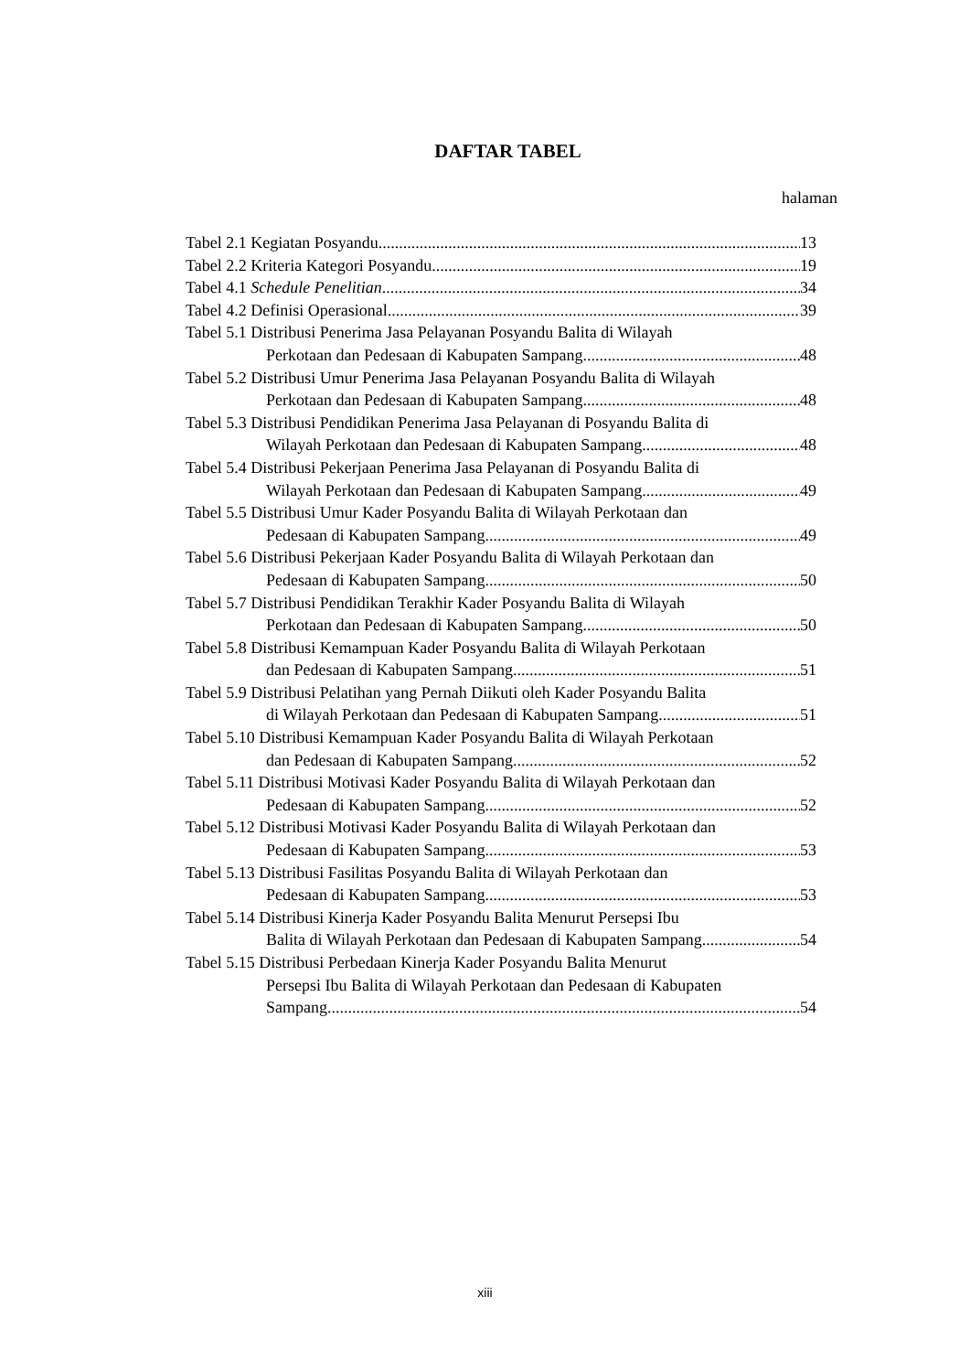DAFTAR TABEL
halaman
Tabel 2.1 Kegiatan Posyandu 13
Tabel 2.2 Kriteria Kategori Posyandu 19
Tabel 4.1 Schedule Penelitian 34
Tabel 4.2 Definisi Operasional 39
Tabel 5.1 Distribusi Penerima Jasa Pelayanan Posyandu Balita di Wilayah
Perkotaan dan Pedesaan di Kabupaten Sampang 48
Tabel 5.2 Distribusi Umur Penerima Jasa Pelayanan Posyandu Balita di Wilayah
Perkotaan dan Pedesaan di Kabupaten Sampang 48
Tabel 5.3 Distribusi Pendidikan Penerima Jasa Pelayanan di Posyandu Balita di
Wilayah Perkotaan dan Pedesaan di Kabupaten Sampang 48
Tabel 5.4 Distribusi Pekerjaan Penerima Jasa Pelayanan di Posyandu Balita di
Wilayah Perkotaan dan Pedesaan di Kabupaten Sampang 49
Tabel 5.5 Distribusi Umur Kader Posyandu Balita di Wilayah Perkotaan dan
Pedesaan di Kabupaten Sampang 49
Tabel 5.6 Distribusi Pekerjaan Kader Posyandu Balita di Wilayah Perkotaan dan
Pedesaan di Kabupaten Sampang 50
Tabel 5.7 Distribusi Pendidikan Terakhir Kader Posyandu Balita di Wilayah
Perkotaan dan Pedesaan di Kabupaten Sampang 50
Tabel 5.8 Distribusi Kemampuan Kader Posyandu Balita di Wilayah Perkotaan
dan Pedesaan di Kabupaten Sampang 51
Tabel 5.9 Distribusi Pelatihan yang Pernah Diikuti oleh Kader Posyandu Balita
di Wilayah Perkotaan dan Pedesaan di Kabupaten Sampang 51
Tabel 5.10 Distribusi Kemampuan Kader Posyandu Balita di Wilayah Perkotaan
dan Pedesaan di Kabupaten Sampang 52
Tabel 5.11 Distribusi Motivasi Kader Posyandu Balita di Wilayah Perkotaan dan
Pedesaan di Kabupaten Sampang 52
Tabel 5.12 Distribusi Motivasi Kader Posyandu Balita di Wilayah Perkotaan dan
Pedesaan di Kabupaten Sampang 53
Tabel 5.13 Distribusi Fasilitas Posyandu Balita di Wilayah Perkotaan dan
Pedesaan di Kabupaten Sampang 53
Tabel 5.14 Distribusi Kinerja Kader Posyandu Balita Menurut Persepsi Ibu
Balita di Wilayah Perkotaan dan Pedesaan di Kabupaten Sampang 54
Tabel 5.15 Distribusi Perbedaan Kinerja Kader Posyandu Balita Menurut
Persepsi Ibu Balita di Wilayah Perkotaan dan Pedesaan di Kabupaten
Sampang 54
xiii